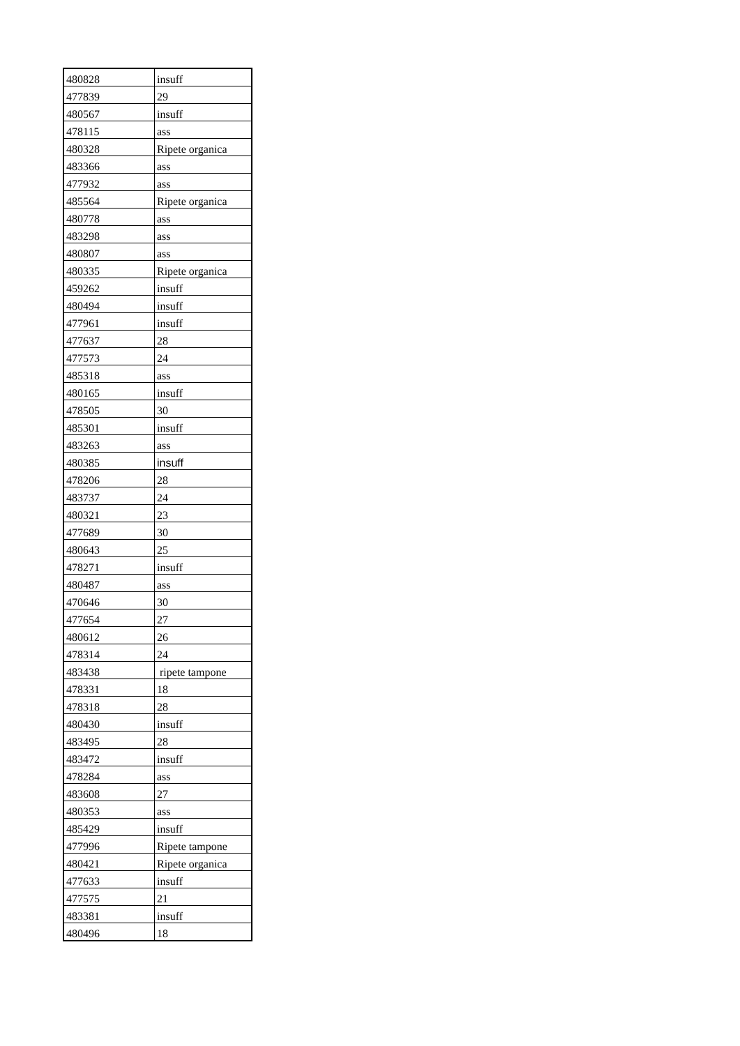| 480828 | insuff |
| 477839 | 29 |
| 480567 | insuff |
| 478115 | ass |
| 480328 | Ripete organica |
| 483366 | ass |
| 477932 | ass |
| 485564 | Ripete organica |
| 480778 | ass |
| 483298 | ass |
| 480807 | ass |
| 480335 | Ripete organica |
| 459262 | insuff |
| 480494 | insuff |
| 477961 | insuff |
| 477637 | 28 |
| 477573 | 24 |
| 485318 | ass |
| 480165 | insuff |
| 478505 | 30 |
| 485301 | insuff |
| 483263 | ass |
| 480385 | insuff |
| 478206 | 28 |
| 483737 | 24 |
| 480321 | 23 |
| 477689 | 30 |
| 480643 | 25 |
| 478271 | insuff |
| 480487 | ass |
| 470646 | 30 |
| 477654 | 27 |
| 480612 | 26 |
| 478314 | 24 |
| 483438 | ripete tampone |
| 478331 | 18 |
| 478318 | 28 |
| 480430 | insuff |
| 483495 | 28 |
| 483472 | insuff |
| 478284 | ass |
| 483608 | 27 |
| 480353 | ass |
| 485429 | insuff |
| 477996 | Ripete tampone |
| 480421 | Ripete organica |
| 477633 | insuff |
| 477575 | 21 |
| 483381 | insuff |
| 480496 | 18 |